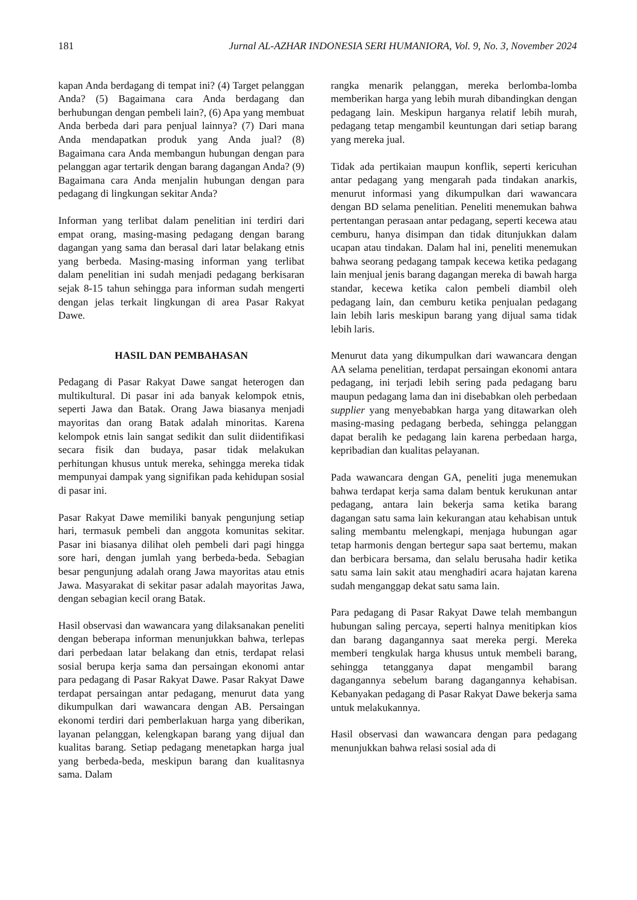181 Jurnal AL-AZHAR INDONESIA SERI HUMANIORA, Vol. 9, No. 3, November 2024
kapan Anda berdagang di tempat ini? (4) Target pelanggan Anda? (5) Bagaimana cara Anda berdagang dan berhubungan dengan pembeli lain?, (6) Apa yang membuat Anda berbeda dari para penjual lainnya? (7) Dari mana Anda mendapatkan produk yang Anda jual? (8) Bagaimana cara Anda membangun hubungan dengan para pelanggan agar tertarik dengan barang dagangan Anda? (9) Bagaimana cara Anda menjalin hubungan dengan para pedagang di lingkungan sekitar Anda?
Informan yang terlibat dalam penelitian ini terdiri dari empat orang, masing-masing pedagang dengan barang dagangan yang sama dan berasal dari latar belakang etnis yang berbeda. Masing-masing informan yang terlibat dalam penelitian ini sudah menjadi pedagang berkisaran sejak 8-15 tahun sehingga para informan sudah mengerti dengan jelas terkait lingkungan di area Pasar Rakyat Dawe.
HASIL DAN PEMBAHASAN
Pedagang di Pasar Rakyat Dawe sangat heterogen dan multikultural. Di pasar ini ada banyak kelompok etnis, seperti Jawa dan Batak. Orang Jawa biasanya menjadi mayoritas dan orang Batak adalah minoritas. Karena kelompok etnis lain sangat sedikit dan sulit diidentifikasi secara fisik dan budaya, pasar tidak melakukan perhitungan khusus untuk mereka, sehingga mereka tidak mempunyai dampak yang signifikan pada kehidupan sosial di pasar ini.
Pasar Rakyat Dawe memiliki banyak pengunjung setiap hari, termasuk pembeli dan anggota komunitas sekitar. Pasar ini biasanya dilihat oleh pembeli dari pagi hingga sore hari, dengan jumlah yang berbeda-beda. Sebagian besar pengunjung adalah orang Jawa mayoritas atau etnis Jawa. Masyarakat di sekitar pasar adalah mayoritas Jawa, dengan sebagian kecil orang Batak.
Hasil observasi dan wawancara yang dilaksanakan peneliti dengan beberapa informan menunjukkan bahwa, terlepas dari perbedaan latar belakang dan etnis, terdapat relasi sosial berupa kerja sama dan persaingan ekonomi antar para pedagang di Pasar Rakyat Dawe. Pasar Rakyat Dawe terdapat persaingan antar pedagang, menurut data yang dikumpulkan dari wawancara dengan AB. Persaingan ekonomi terdiri dari pemberlakuan harga yang diberikan, layanan pelanggan, kelengkapan barang yang dijual dan kualitas barang. Setiap pedagang menetapkan harga jual yang berbeda-beda, meskipun barang dan kualitasnya sama. Dalam
rangka menarik pelanggan, mereka berlomba-lomba memberikan harga yang lebih murah dibandingkan dengan pedagang lain. Meskipun harganya relatif lebih murah, pedagang tetap mengambil keuntungan dari setiap barang yang mereka jual.
Tidak ada pertikaian maupun konflik, seperti kericuhan antar pedagang yang mengarah pada tindakan anarkis, menurut informasi yang dikumpulkan dari wawancara dengan BD selama penelitian. Peneliti menemukan bahwa pertentangan perasaan antar pedagang, seperti kecewa atau cemburu, hanya disimpan dan tidak ditunjukkan dalam ucapan atau tindakan. Dalam hal ini, peneliti menemukan bahwa seorang pedagang tampak kecewa ketika pedagang lain menjual jenis barang dagangan mereka di bawah harga standar, kecewa ketika calon pembeli diambil oleh pedagang lain, dan cemburu ketika penjualan pedagang lain lebih laris meskipun barang yang dijual sama tidak lebih laris.
Menurut data yang dikumpulkan dari wawancara dengan AA selama penelitian, terdapat persaingan ekonomi antara pedagang, ini terjadi lebih sering pada pedagang baru maupun pedagang lama dan ini disebabkan oleh perbedaan supplier yang menyebabkan harga yang ditawarkan oleh masing-masing pedagang berbeda, sehingga pelanggan dapat beralih ke pedagang lain karena perbedaan harga, kepribadian dan kualitas pelayanan.
Pada wawancara dengan GA, peneliti juga menemukan bahwa terdapat kerja sama dalam bentuk kerukunan antar pedagang, antara lain bekerja sama ketika barang dagangan satu sama lain kekurangan atau kehabisan untuk saling membantu melengkapi, menjaga hubungan agar tetap harmonis dengan bertegur sapa saat bertemu, makan dan berbicara bersama, dan selalu berusaha hadir ketika satu sama lain sakit atau menghadiri acara hajatan karena sudah menganggap dekat satu sama lain.
Para pedagang di Pasar Rakyat Dawe telah membangun hubungan saling percaya, seperti halnya menitipkan kios dan barang dagangannya saat mereka pergi. Mereka memberi tengkulak harga khusus untuk membeli barang, sehingga tetangganya dapat mengambil barang dagangannya sebelum barang dagangannya kehabisan. Kebanyakan pedagang di Pasar Rakyat Dawe bekerja sama untuk melakukannya.
Hasil observasi dan wawancara dengan para pedagang menunjukkan bahwa relasi sosial ada di